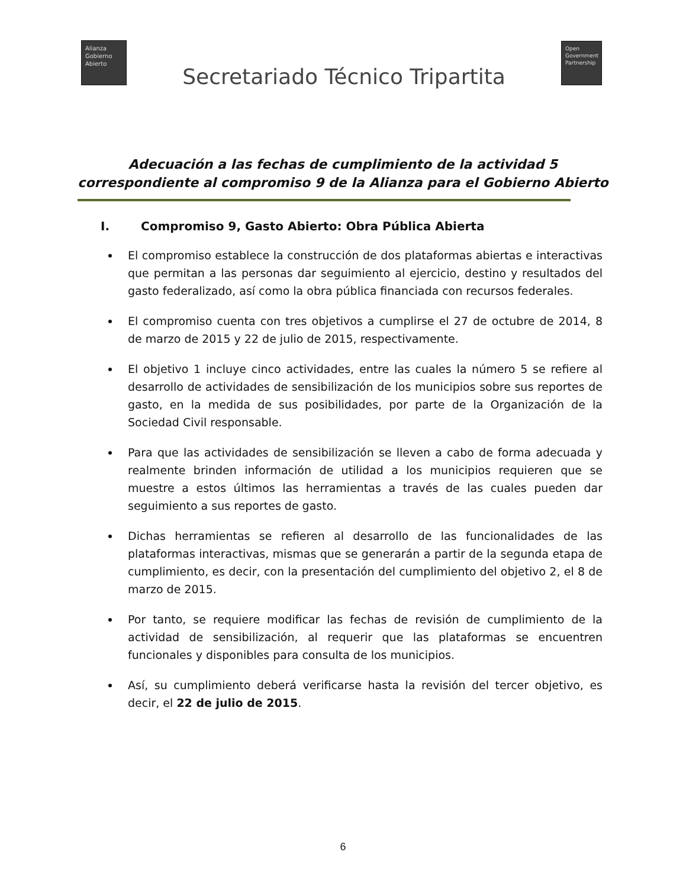Alianza
Gobierno
Abierto
Secretariado Técnico Tripartita
Open
Government
Partnership
Adecuación a las fechas de cumplimiento de la actividad 5
correspondiente al compromiso 9 de la Alianza para el Gobierno Abierto
I. Compromiso 9, Gasto Abierto: Obra Pública Abierta
El compromiso establece la construcción de dos plataformas abiertas e interactivas que permitan a las personas dar seguimiento al ejercicio, destino y resultados del gasto federalizado, así como la obra pública financiada con recursos federales.
El compromiso cuenta con tres objetivos a cumplirse el 27 de octubre de 2014, 8 de marzo de 2015 y 22 de julio de 2015, respectivamente.
El objetivo 1 incluye cinco actividades, entre las cuales la número 5 se refiere al desarrollo de actividades de sensibilización de los municipios sobre sus reportes de gasto, en la medida de sus posibilidades, por parte de la Organización de la Sociedad Civil responsable.
Para que las actividades de sensibilización se lleven a cabo de forma adecuada y realmente brinden información de utilidad a los municipios requieren que se muestre a estos últimos las herramientas a través de las cuales pueden dar seguimiento a sus reportes de gasto.
Dichas herramientas se refieren al desarrollo de las funcionalidades de las plataformas interactivas, mismas que se generarán a partir de la segunda etapa de cumplimiento, es decir, con la presentación del cumplimiento del objetivo 2, el 8 de marzo de 2015.
Por tanto, se requiere modificar las fechas de revisión de cumplimiento de la actividad de sensibilización, al requerir que las plataformas se encuentren funcionales y disponibles para consulta de los municipios.
Así, su cumplimiento deberá verificarse hasta la revisión del tercer objetivo, es decir, el 22 de julio de 2015.
6